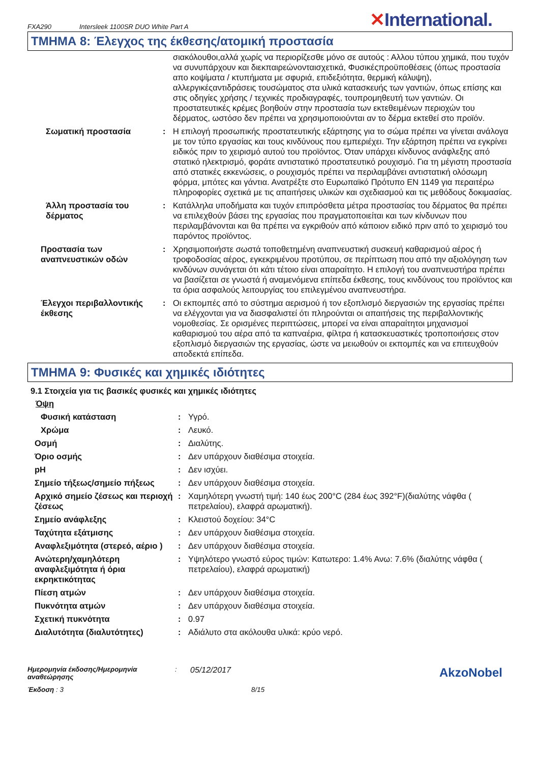FXA290 Intersleek 1100SR DUO White Part A
✕International.
ΤΜΗΜΑ 8: Έλεγχος της έκθεσης/ατομική προστασία
| | | σιακόλουθοι,αλλά χωρίς να περιορίζεσθε μόνο σε αυτούς : Αλλου τύπου χημικά, που τυχόν να συνυπάρχουν και διεκπαιρεώνονταισχετικά, Φυσικέςπροϋποθέσεις (όπως προστασία απο κοψίματα / κτυπήματα με σφυριά, επιδεξιότητα, θερμική κάλυψη), αλλεργικέςαντιδράσεις τουσώματος στα υλικά κατασκευής των γαντιών, όπως επίσης και στις οδηγίες χρήσης / τεχνικές προδιαγραφές, τουπρομηθευτή των γαντιών. Οι προστατευτικές κρέμες βοηθούν στην προστασία των εκτεθειμένων περιοχών του δέρματος, ωστόσο δεν πρέπει να χρησιμοποιούνται αν το δέρμα εκτεθεί στο προϊόν. |
| Σωματική προστασία | : | Η επιλογή προσωπικής προστατευτικής εξάρτησης για το σώμα πρέπει να γίνεται ανάλογα με τον τύπο εργασίας και τους κινδύνους που εμπεριέχει. Την εξάρτηση πρέπει να εγκρίνει ειδικός πριν το χειρισμό αυτού του προϊόντος. Όταν υπάρχει κίνδυνος ανάφλεξης από στατικό ηλεκτρισμό, φοράτε αντιστατικό προστατευτικό ρουχισμό. Για τη μέγιστη προστασία από στατικές εκκενώσεις, ο ρουχισμός πρέπει να περιλαμβάνει αντιστατική ολόσωμη φόρμα, μπότες και γάντια. Ανατρέξτε στο Ευρωπαϊκό Πρότυπο EN 1149 για περαιτέρω πληροφορίες σχετικά με τις απαιτήσεις υλικών και σχεδιασμού και τις μεθόδους δοκιμασίας. |
| Άλλη προστασία του δέρματος | : | Κατάλληλα υποδήματα και τυχόν επιπρόσθετα μέτρα προστασίας του δέρματος θα πρέπει να επιλεχθούν βάσει της εργασίας που πραγματοποιείται και των κίνδυνων που περιλαμβάνονται και θα πρέπει να εγκριθούν από κάποιον ειδικό πριν από το χειρισμό του παρόντος προϊόντος. |
| Προστασία των αναπνευστικών οδών | : | Χρησιμοποιήστε σωστά τοποθετημένη αναπνευστική συσκευή καθαρισμού αέρος ή τροφοδοσίας αέρος, εγκεκριμένου προτύπου, σε περίπτωση που από την αξιολόγηση των κινδύνων συνάγεται ότι κάτι τέτοιο είναι απαραίτητο. Η επιλογή του αναπνευστήρα πρέπει να βασίζεται σε γνωστά ή αναμενόμενα επίπεδα έκθεσης, τους κινδύνους του προϊόντος και τα όρια ασφαλούς λειτουργίας του επιλεγμένου αναπνευστήρα. |
| Έλεγχοι περιβαλλοντικής έκθεσης | : | Οι εκπομπές από το σύστημα αερισμού ή τον εξοπλισμό διεργασιών της εργασίας πρέπει να ελέγχονται για να διασφαλιστεί ότι πληρούνται οι απαιτήσεις της περιβαλλοντικής νομοθεσίας. Σε ορισμένες περιπτώσεις, μπορεί να είναι απαραίτητοι μηχανισμοί καθαρισμού του αέρα από τα καπναέρια, φίλτρα ή κατασκευαστικές τροποποιήσεις στον εξοπλισμό διεργασιών της εργασίας, ώστε να μειωθούν οι εκπομπές και να επιτευχθούν αποδεκτά επίπεδα. |
ΤΜΗΜΑ 9: Φυσικές και χημικές ιδιότητες
9.1 Στοιχεία για τις βασικές φυσικές και χημικές ιδιότητες
Όψη
| Φυσική κατάσταση | : | Υγρό. |
| Χρώμα | : | Λευκό. |
| Οσμή | : | Διαλύτης. |
| Όριο οσμής | : | Δεν υπάρχουν διαθέσιμα στοιχεία. |
| pH | : | Δεν ισχύει. |
| Σημείο τήξεως/σημείο πήξεως | : | Δεν υπάρχουν διαθέσιμα στοιχεία. |
| Αρχικό σημείο ζέσεως και περιοχή ζέσεως | : | Χαμηλότερη γνωστή τιμή: 140 έως 200°C (284 έως 392°F)(διαλύτης νάφθα ( πετρελαίου), ελαφρά αρωματική). |
| Σημείο ανάφλεξης | : | Κλειστού δοχείου: 34°C |
| Ταχύτητα εξάτμισης | : | Δεν υπάρχουν διαθέσιμα στοιχεία. |
| Αναφλεξιμότητα (στερεό, αέριο ) | : | Δεν υπάρχουν διαθέσιμα στοιχεία. |
| Ανώτερη/χαμηλότερη αναφλεξιμότητα ή όρια εκρηκτικότητας | : | Υψηλότερο γνωστό εύρος τιμών: Κατωτερο: 1.4% Ανω: 7.6% (διαλύτης νάφθα ( πετρελαίου), ελαφρά αρωματική) |
| Πίεση ατμών | : | Δεν υπάρχουν διαθέσιμα στοιχεία. |
| Πυκνότητα ατμών | : | Δεν υπάρχουν διαθέσιμα στοιχεία. |
| Σχετική πυκνότητα | : | 0.97 |
| Διαλυτότητα (διαλυτότητες) | : | Αδιάλυτο στα ακόλουθα υλικά: κρύο νερό. |
Ημερομηνία έκδοσης/Ημερομηνία αναθεώρησης
:
05/12/2017
AkzoNobel
Έκδοση : 3 8/15